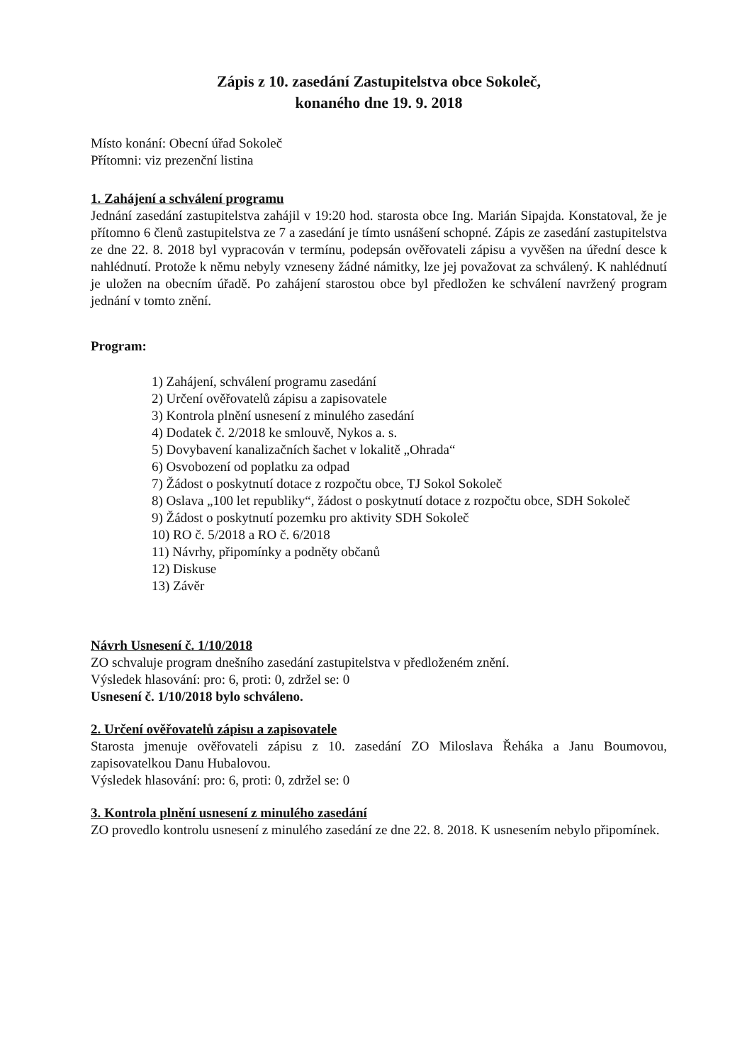Zápis z 10. zasedání Zastupitelstva obce Sokoleč,
konaného dne 19. 9. 2018
Místo konání: Obecní úřad Sokoleč
Přítomni: viz prezenční listina
1. Zahájení a schválení programu
Jednání zasedání zastupitelstva zahájil v 19:20 hod. starosta obce Ing. Marián Sipajda. Konstatoval, že je přítomno 6 členů zastupitelstva ze 7 a zasedání je tímto usnášení schopné. Zápis ze zasedání zastupitelstva ze dne 22. 8. 2018 byl vypracován v termínu, podepsán ověřovateli zápisu a vyvěšen na úřední desce k nahlédnutí. Protože k němu nebyly vzneseny žádné námitky, lze jej považovat za schválený. K nahlédnutí je uložen na obecním úřadě. Po zahájení starostou obce byl předložen ke schválení navržený program jednání v tomto znění.
Program:
1) Zahájení, schválení programu zasedání
2) Určení ověřovatelů zápisu a zapisovatele
3) Kontrola plnění usnesení z minulého zasedání
4) Dodatek č. 2/2018 ke smlouvě, Nykos a. s.
5) Dovybavení kanalizačních šachet v lokalitě „Ohrada“
6) Osvobození od poplatku za odpad
7) Žádost o poskytnutí dotace z rozpočtu obce, TJ Sokol Sokoleč
8) Oslava „100 let republiky“, žádost o poskytnutí dotace z rozpočtu obce, SDH Sokoleč
9) Žádost o poskytnutí pozemku pro aktivity SDH Sokoleč
10) RO č. 5/2018 a RO č. 6/2018
11) Návrhy, připomínky a podněty občanů
12) Diskuse
13) Závěr
Návrh Usnesení č. 1/10/2018
ZO schvaluje program dnešního zasedání zastupitelstva v předloženém znění.
Výsledek hlasování: pro: 6, proti: 0, zdržel se: 0
Usnesení č. 1/10/2018 bylo schváleno.
2. Určení ověřovatelů zápisu a zapisovatele
Starosta jmenuje ověřovateli zápisu z 10. zasedání ZO Miloslava Řeháka a Janu Boumovou, zapisovatelkou Danu Hubalovou.
Výsledek hlasování: pro: 6, proti: 0, zdržel se: 0
3. Kontrola plnění usnesení z minulého zasedání
ZO provedlo kontrolu usnesení z minulého zasedání ze dne 22. 8. 2018. K usnesením nebylo připomínek.